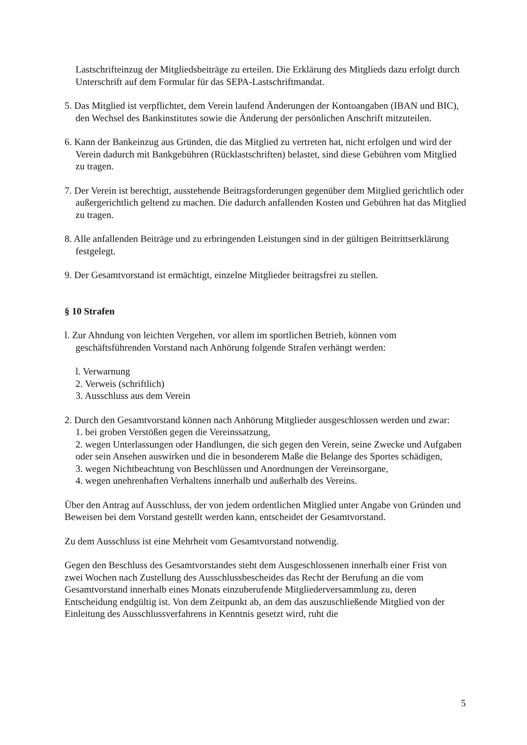Lastschrifteinzug der Mitgliedsbeiträge zu erteilen. Die Erklärung des Mitglieds dazu erfolgt durch Unterschrift auf dem Formular für das SEPA-Lastschriftmandat.
5. Das Mitglied ist verpflichtet, dem Verein laufend Änderungen der Kontoangaben (IBAN und BIC), den Wechsel des Bankinstitutes sowie die Änderung der persönlichen Anschrift mitzuteilen.
6. Kann der Bankeinzug aus Gründen, die das Mitglied zu vertreten hat, nicht erfolgen und wird der Verein dadurch mit Bankgebühren (Rücklastschriften) belastet, sind diese Gebühren vom Mitglied zu tragen.
7. Der Verein ist berechtigt, ausstehende Beitragsforderungen gegenüber dem Mitglied gerichtlich oder außergerichtlich geltend zu machen. Die dadurch anfallenden Kosten und Gebühren hat das Mitglied zu tragen.
8. Alle anfallenden Beiträge und zu erbringenden Leistungen sind in der gültigen Beitrittserklärung festgelegt.
9. Der Gesamtvorstand ist ermächtigt, einzelne Mitglieder beitragsfrei zu stellen.
§ 10 Strafen
l. Zur Ahndung von leichten Vergehen, vor allem im sportlichen Betrieb, können vom geschäftsführenden Vorstand nach Anhörung folgende Strafen verhängt werden:
l. Verwarnung
2. Verweis (schriftlich)
3. Ausschluss aus dem Verein
2. Durch den Gesamtvorstand können nach Anhörung Mitglieder ausgeschlossen werden und zwar:
1. bei groben Verstößen gegen die Vereinssatzung,
2. wegen Unterlassungen oder Handlungen, die sich gegen den Verein, seine Zwecke und Aufgaben oder sein Ansehen auswirken und die in besonderem Maße die Belange des Sportes schädigen,
3. wegen Nichtbeachtung von Beschlüssen und Anordnungen der Vereinsorgane,
4. wegen unehrenhaften Verhaltens innerhalb und außerhalb des Vereins.
Über den Antrag auf Ausschluss, der von jedem ordentlichen Mitglied unter Angabe von Gründen und Beweisen bei dem Vorstand gestellt werden kann, entscheidet der Gesamtvorstand.
Zu dem Ausschluss ist eine Mehrheit vom Gesamtvorstand notwendig.
Gegen den Beschluss des Gesamtvorstandes steht dem Ausgeschlossenen innerhalb einer Frist von zwei Wochen nach Zustellung des Ausschlussbescheides das Recht der Berufung an die vom Gesamtvorstand innerhalb eines Monats einzuberufende Mitgliederversammlung zu, deren Entscheidung endgültig ist. Von dem Zeitpunkt ab, an dem das auszuschließende Mitglied von der Einleitung des Ausschlussverfahrens in Kenntnis gesetzt wird, ruht die
5